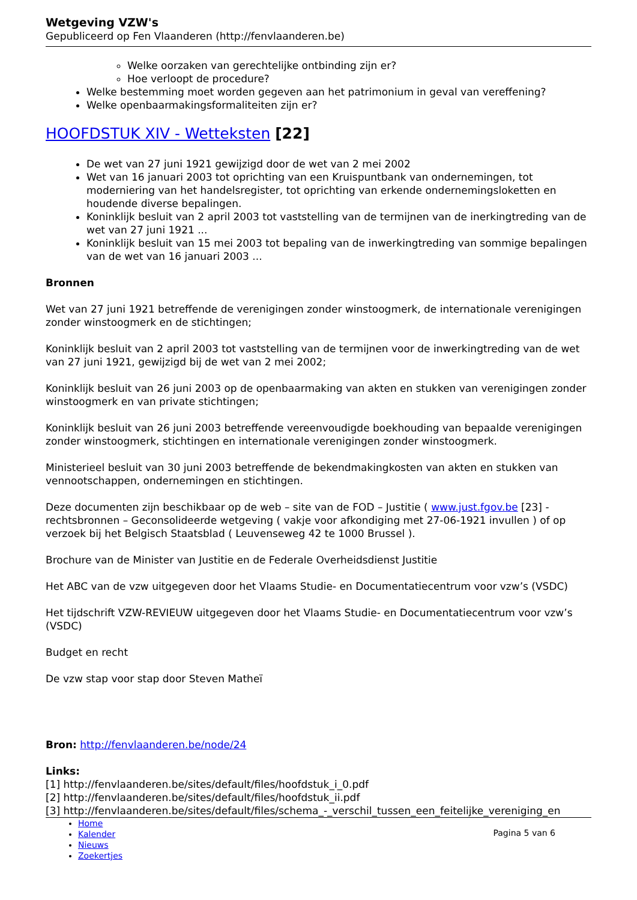Wetgeving VZW's
Gepubliceerd op Fen Vlaanderen (http://fenvlaanderen.be)
Welke oorzaken van gerechtelijke ontbinding zijn er?
Hoe verloopt de procedure?
Welke bestemming moet worden gegeven aan het patrimonium in geval van vereffening?
Welke openbaarmakingsformaliteiten zijn er?
HOOFDSTUK XIV - Wetteksten [22]
De wet van 27 juni 1921 gewijzigd door de wet van 2 mei 2002
Wet van 16 januari 2003 tot oprichting van een Kruispuntbank van ondernemingen, tot moderniering van het handelsregister, tot oprichting van erkende ondernemingsloketten en houdende diverse bepalingen.
Koninklijk besluit van 2 april 2003 tot vaststelling van de termijnen van de inerkingtreding van de wet van 27 juni 1921 ...
Koninklijk besluit van 15 mei 2003 tot bepaling van de inwerkingtreding van sommige bepalingen van de wet van 16 januari 2003 ...
Bronnen
Wet van 27 juni 1921 betreffende de verenigingen zonder winstoogmerk, de internationale verenigingen zonder winstoogmerk en de stichtingen;
Koninklijk besluit van 2 april 2003 tot vaststelling van de termijnen voor de inwerkingtreding van de wet van 27 juni 1921, gewijzigd bij de wet van 2 mei 2002;
Koninklijk besluit van 26 juni 2003 op de openbaarmaking van akten en stukken van verenigingen zonder winstoogmerk en van private stichtingen;
Koninklijk besluit van 26 juni 2003 betreffende vereenvoudigde boekhouding van bepaalde verenigingen zonder winstoogmerk, stichtingen en internationale verenigingen zonder winstoogmerk.
Ministerieel besluit van 30 juni 2003 betreffende de bekendmakingkosten van akten en stukken van vennootschappen, ondernemingen en stichtingen.
Deze documenten zijn beschikbaar op de web – site van de FOD – Justitie ( www.just.fgov.be [23] - rechtsbronnen – Geconsolideerde wetgeving ( vakje voor afkondiging met 27-06-1921 invullen ) of op verzoek bij het Belgisch Staatsblad ( Leuvenseweg 42 te 1000 Brussel ).
Brochure van de Minister van Justitie en de Federale Overheidsdienst Justitie
Het ABC van de vzw uitgegeven door het Vlaams Studie- en Documentatiecentrum voor vzw’s (VSDC)
Het tijdschrift VZW-REVIEUW uitgegeven door het Vlaams Studie- en Documentatiecentrum voor vzw’s (VSDC)
Budget en recht
De vzw stap voor stap door Steven Matheï
Bron: http://fenvlaanderen.be/node/24
Links:
[1] http://fenvlaanderen.be/sites/default/files/hoofdstuk_i_0.pdf
[2] http://fenvlaanderen.be/sites/default/files/hoofdstuk_ii.pdf
[3] http://fenvlaanderen.be/sites/default/files/schema_-_verschil_tussen_een_feitelijke_vereniging_en
Home
Kalender
Nieuws
Zoekertjes
Pagina 5 van 6